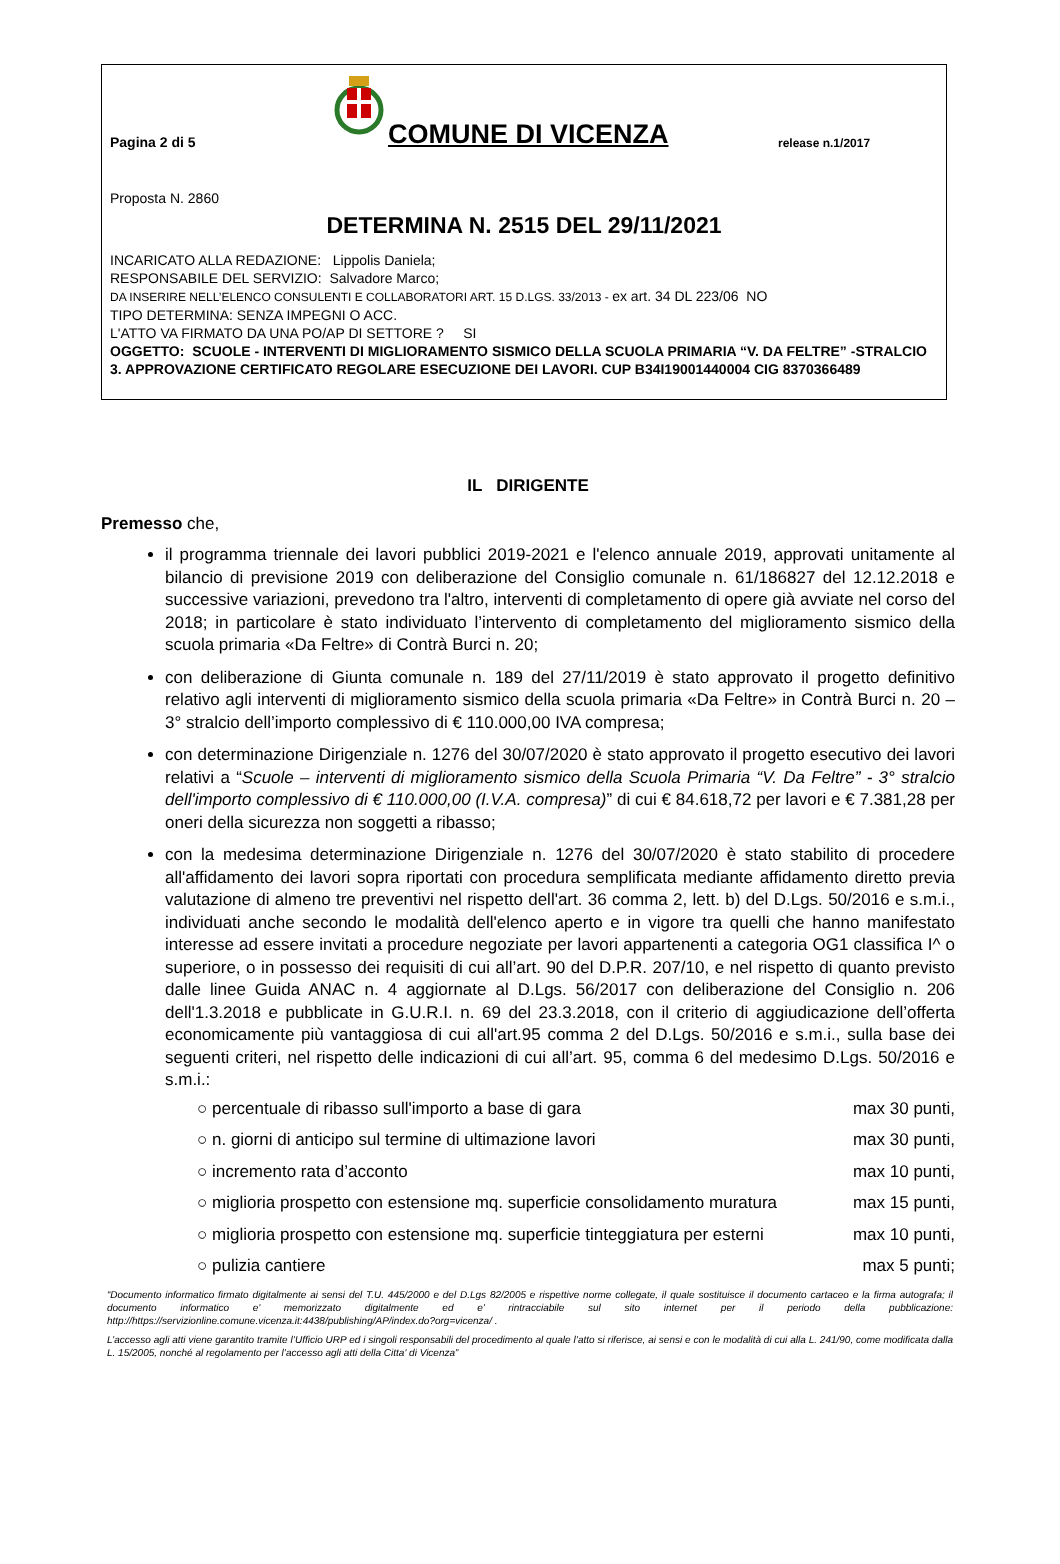Pagina 2 di 5
COMUNE DI VICENZA
release n.1/2017
Proposta N. 2860
DETERMINA N. 2515 DEL 29/11/2021
INCARICATO ALLA REDAZIONE: Lippolis Daniela;
RESPONSABILE DEL SERVIZIO: Salvadore Marco;
DA INSERIRE NELL’ELENCO CONSULENTI E COLLABORATORI ART. 15 D.LGS. 33/2013 - ex art. 34 DL 223/06 NO
TIPO DETERMINA: SENZA IMPEGNI O ACC.
L'ATTO VA FIRMATO DA UNA PO/AP DI SETTORE ? SI
OGGETTO: SCUOLE - INTERVENTI DI MIGLIORAMENTO SISMICO DELLA SCUOLA PRIMARIA “V. DA FELTRE” -STRALCIO 3. APPROVAZIONE CERTIFICATO REGOLARE ESECUZIONE DEI LAVORI. CUP B34I19001440004 CIG 8370366489
IL DIRIGENTE
Premesso che,
il programma triennale dei lavori pubblici 2019-2021 e l'elenco annuale 2019, approvati unitamente al bilancio di previsione 2019 con deliberazione del Consiglio comunale n. 61/186827 del 12.12.2018 e successive variazioni, prevedono tra l'altro, interventi di completamento di opere già avviate nel corso del 2018; in particolare è stato individuato l’intervento di completamento del miglioramento sismico della scuola primaria «Da Feltre» di Contrà Burci n. 20;
con deliberazione di Giunta comunale n. 189 del 27/11/2019 è stato approvato il progetto definitivo relativo agli interventi di miglioramento sismico della scuola primaria «Da Feltre» in Contrà Burci n. 20 – 3° stralcio dell’importo complessivo di € 110.000,00 IVA compresa;
con determinazione Dirigenziale n. 1276 del 30/07/2020 è stato approvato il progetto esecutivo dei lavori relativi a “Scuole – interventi di miglioramento sismico della Scuola Primaria “V. Da Feltre” - 3° stralcio dell'importo complessivo di € 110.000,00 (I.V.A. compresa)” di cui € 84.618,72 per lavori e € 7.381,28 per oneri della sicurezza non soggetti a ribasso;
con la medesima determinazione Dirigenziale n. 1276 del 30/07/2020 è stato stabilito di procedere all'affidamento dei lavori sopra riportati con procedura semplificata mediante affidamento diretto previa valutazione di almeno tre preventivi nel rispetto dell'art. 36 comma 2, lett. b) del D.Lgs. 50/2016 e s.m.i., individuati anche secondo le modalità dell'elenco aperto e in vigore tra quelli che hanno manifestato interesse ad essere invitati a procedure negoziate per lavori appartenenti a categoria OG1 classifica I^ o superiore, o in possesso dei requisiti di cui all’art. 90 del D.P.R. 207/10, e nel rispetto di quanto previsto dalle linee Guida ANAC n. 4 aggiornate al D.Lgs. 56/2017 con deliberazione del Consiglio n. 206 dell'1.3.2018 e pubblicate in G.U.R.I. n. 69 del 23.3.2018, con il criterio di aggiudicazione dell’offerta economicamente più vantaggiosa di cui all'art.95 comma 2 del D.Lgs. 50/2016 e s.m.i., sulla base dei seguenti criteri, nel rispetto delle indicazioni di cui all’art. 95, comma 6 del medesimo D.Lgs. 50/2016 e s.m.i.:
○ percentuale di ribasso sull'importo a base di gara max 30 punti,
○ n. giorni di anticipo sul termine di ultimazione lavori max 30 punti,
○ incremento rata d’acconto max 10 punti,
○ miglioria prospetto con estensione mq. superficie consolidamento muratura max 15 punti,
○ miglioria prospetto con estensione mq. superficie tinteggiatura per esterni max 10 punti,
○ pulizia cantiere max 5 punti;
“Documento informatico firmato digitalmente ai sensi del T.U. 445/2000 e del D.Lgs 82/2005 e rispettive norme collegate, il quale sostituisce il documento cartaceo e la firma autografa; il documento informatico e’ memorizzato digitalmente ed e’ rintracciabile sul sito internet per il periodo della pubblicazione: http://https://servizionline.comune.vicenza.it:4438/publishing/AP/index.do?org=vicenza/ .
L’accesso agli atti viene garantito tramite l’Ufficio URP ed i singoli responsabili del procedimento al quale l’atto si riferisce, ai sensi e con le modalità di cui alla L. 241/90, come modificata dalla L. 15/2005, nonché al regolamento per l’accesso agli atti della Citta' di Vicenza”